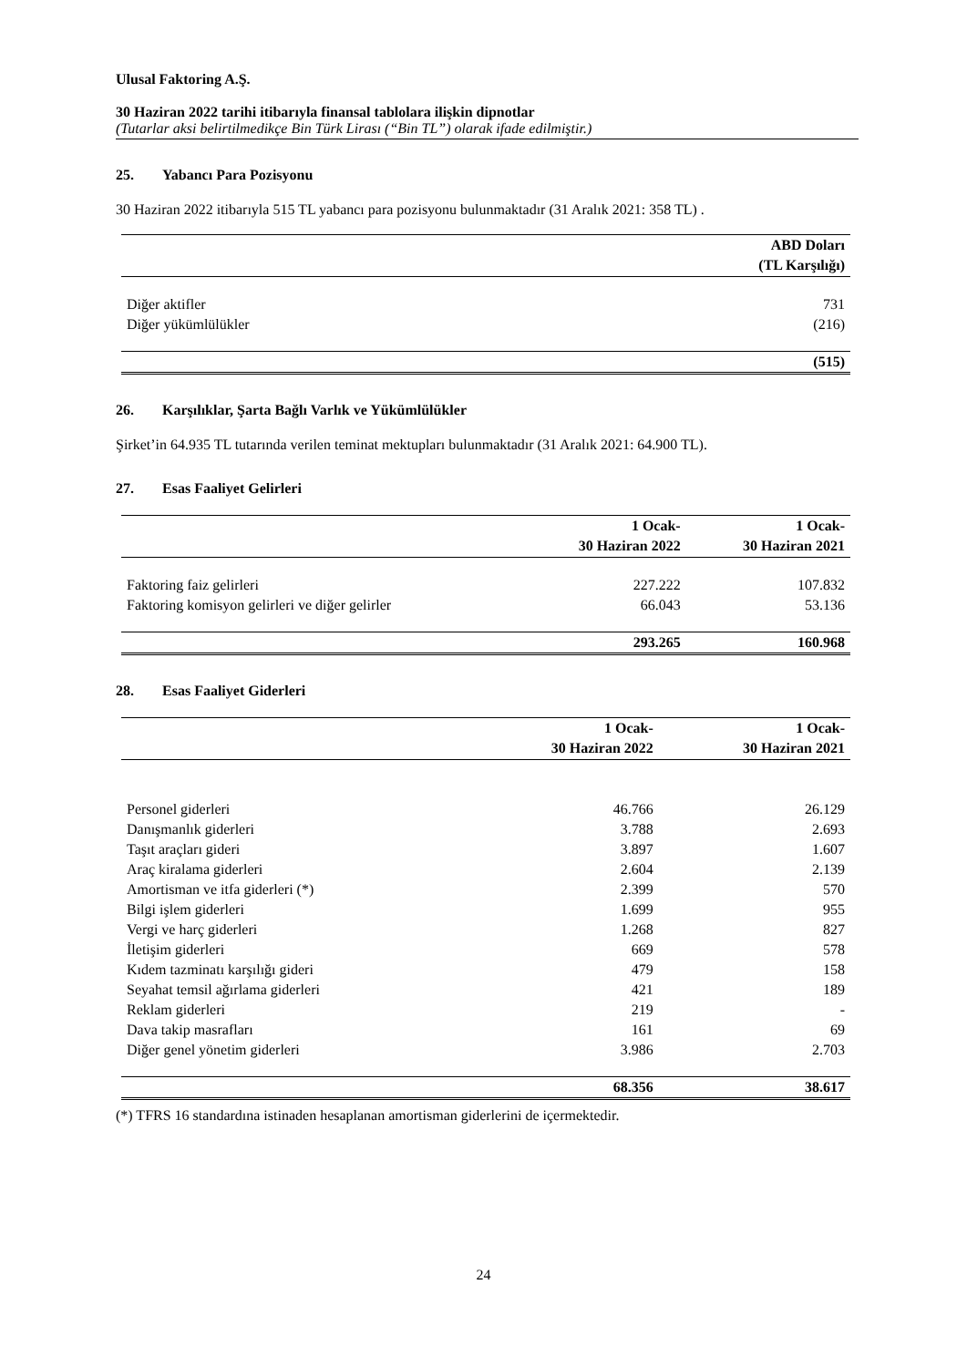Ulusal Faktoring A.Ş.
30 Haziran 2022 tarihi itibarıyla finansal tablolara ilişkin dipnotlar
(Tutarlar aksi belirtilmedikçe Bin Türk Lirası (“Bin TL”) olarak ifade edilmiştir.)
25. Yabancı Para Pozisyonu
30 Haziran 2022 itibarıyla 515 TL yabancı para pozisyonu bulunmaktadır (31 Aralık 2021: 358 TL) .
| | ABD Doları |
| --- | --- |
| | (TL Karşılığı) |
| Diğer aktifler | 731 |
| Diğer yükümlülükler | (216) |
| | (515) |
26. Karşılıklar, Şarta Bağlı Varlık ve Yükümlülükler
Şirket’in 64.935 TL tutarında verilen teminat mektupları bulunmaktadır (31 Aralık 2021: 64.900 TL).
27. Esas Faaliyet Gelirleri
| | 1 Ocak- | 1 Ocak- |
| --- | --- | --- |
| | 30 Haziran 2022 | 30 Haziran 2021 |
| Faktoring faiz gelirleri | 227.222 | 107.832 |
| Faktoring komisyon gelirleri ve diğer gelirler | 66.043 | 53.136 |
| | 293.265 | 160.968 |
28. Esas Faaliyet Giderleri
| | 1 Ocak- | 1 Ocak- |
| --- | --- | --- |
| | 30 Haziran 2022 | 30 Haziran 2021 |
| Personel giderleri | 46.766 | 26.129 |
| Danışmanlık giderleri | 3.788 | 2.693 |
| Taşıt araçları gideri | 3.897 | 1.607 |
| Araç kiralama giderleri | 2.604 | 2.139 |
| Amortisman ve itfa giderleri (*) | 2.399 | 570 |
| Bilgi işlem giderleri | 1.699 | 955 |
| Vergi ve harç giderleri | 1.268 | 827 |
| İletişim giderleri | 669 | 578 |
| Kıdem tazminatı karşılığı gideri | 479 | 158 |
| Seyahat temsil ağırlama giderleri | 421 | 189 |
| Reklam giderleri | 219 | - |
| Dava takip masrafları | 161 | 69 |
| Diğer genel yönetim giderleri | 3.986 | 2.703 |
| | 68.356 | 38.617 |
(*) TFRS 16 standardına istinaden hesaplanan amortisman giderlerini de içermektedir.
24